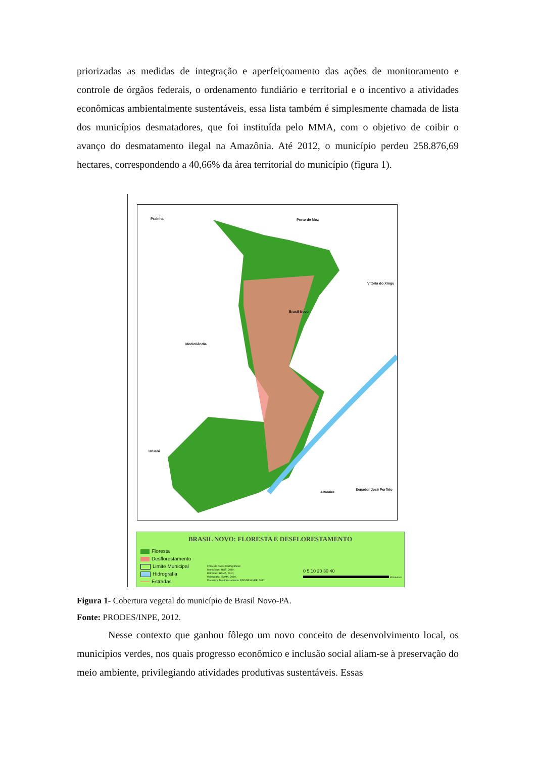priorizadas as medidas de integração e aperfeiçoamento das ações de monitoramento e controle de órgãos federais, o ordenamento fundiário e territorial e o incentivo a atividades econômicas ambientalmente sustentáveis, essa lista também é simplesmente chamada de lista dos municípios desmatadores, que foi instituída pelo MMA, com o objetivo de coibir o avanço do desmatamento ilegal na Amazônia. Até 2012, o município perdeu 258.876,69 hectares, correspondendo a 40,66% da área territorial do município (figura 1).
Prainha Porto de Moz
Vitória do Xingu
Brasil Novo
Medicilândia
Uruará
Altamira
Senador José Porfírio
BRASIL NOVO: FLORESTA E DESFLORESTAMENTO
Floresta
Desflorestamento
Limite Municipal
Hidrografia
Estradas
Fonte de bases Cartográficas:
Municípios: IBGE, 2010;
Estradas: IBAMA, 2010;
Hidrografia: IBAMA, 2010;
Floresta e Desflorestamento: PRODES/INPE, 2012
0 5 10 20 30 40
Kilometers
Figura 1- Cobertura vegetal do município de Brasil Novo-PA.
Fonte: PRODES/INPE, 2012.
Nesse contexto que ganhou fôlego um novo conceito de desenvolvimento local, os municípios verdes, nos quais progresso econômico e inclusão social aliam-se à preservação do meio ambiente, privilegiando atividades produtivas sustentáveis. Essas